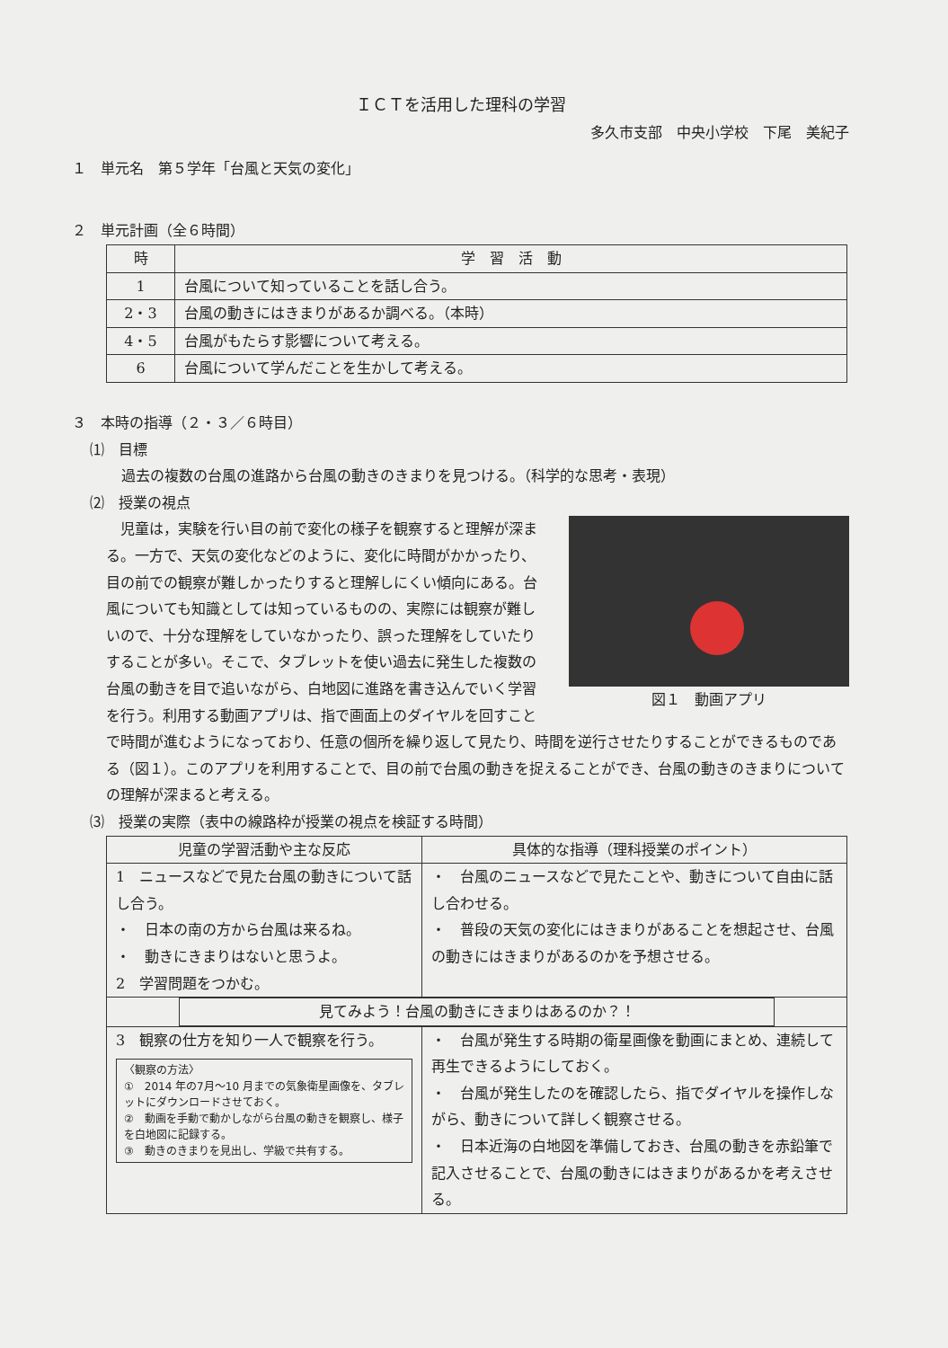ＩＣＴを活用した理科の学習
多久市支部　中央小学校　下尾　美紀子
１　単元名　第５学年「台風と天気の変化」
２　単元計画（全６時間）
| 時 | 学 習 活 動 |
| --- | --- |
| 1 | 台風について知っていることを話し合う。 |
| 2・3 | 台風の動きにはきまりがあるか調べる。（本時） |
| 4・5 | 台風がもたらす影響について考える。 |
| 6 | 台風について学んだことを生かして考える。 |
３　本時の指導（２・３／６時目）
⑴　目標
過去の複数の台風の進路から台風の動きのきまりを見つける。（科学的な思考・表現）
⑵　授業の視点
図１　動画アプリ
児童は，実験を行い目の前で変化の様子を観察すると理解が深まる。一方で、天気の変化などのように、変化に時間がかかったり、目の前での観察が難しかったりすると理解しにくい傾向にある。台風についても知識としては知っているものの、実際には観察が難しいので、十分な理解をしていなかったり、誤った理解をしていたりすることが多い。そこで、タブレットを使い過去に発生した複数の台風の動きを目で追いながら、白地図に進路を書き込んでいく学習を行う。利用する動画アプリは、指で画面上のダイヤルを回すことで時間が進むようになっており、任意の個所を繰り返して見たり、時間を逆行させたりすることができるものである（図１）。このアプリを利用することで、目の前で台風の動きを捉えることができ、台風の動きのきまりについての理解が深まると考える。
⑶　授業の実際（表中の線路枠が授業の視点を検証する時間）
| 児童の学習活動や主な反応 | 具体的な指導（理科授業のポイント） |
| --- | --- |
| 1 ニュースなどで見た台風の動きについて話し合う。 ・ 日本の南の方から台風は来るね。 ・ 動きにきまりはないと思うよ。 2 学習問題をつかむ。 | ・ 台風のニュースなどで見たことや、動きについて自由に話し合わせる。 ・ 普段の天気の変化にはきまりがあることを想起させ、台風の動きにはきまりがあるのかを予想させる。 |
| 見てみよう！台風の動きにきまりはあるのか？！ | |
| 3 観察の仕方を知り一人で観察を行う。 〈観察の方法〉 ① 2014 年の7月～10 月までの気象衛星画像を、タブレットにダウンロードさせておく。 ② 動画を手動で動かしながら台風の動きを観察し、様子を白地図に記録する。 ③ 動きのきまりを見出し、学級で共有する。 | ・ 台風が発生する時期の衛星画像を動画にまとめ、連続して再生できるようにしておく。 ・ 台風が発生したのを確認したら、指でダイヤルを操作しながら、動きについて詳しく観察させる。 ・ 日本近海の白地図を準備しておき、台風の動きを赤鉛筆で記入させることで、台風の動きにはきまりがあるかを考えさせる。 |